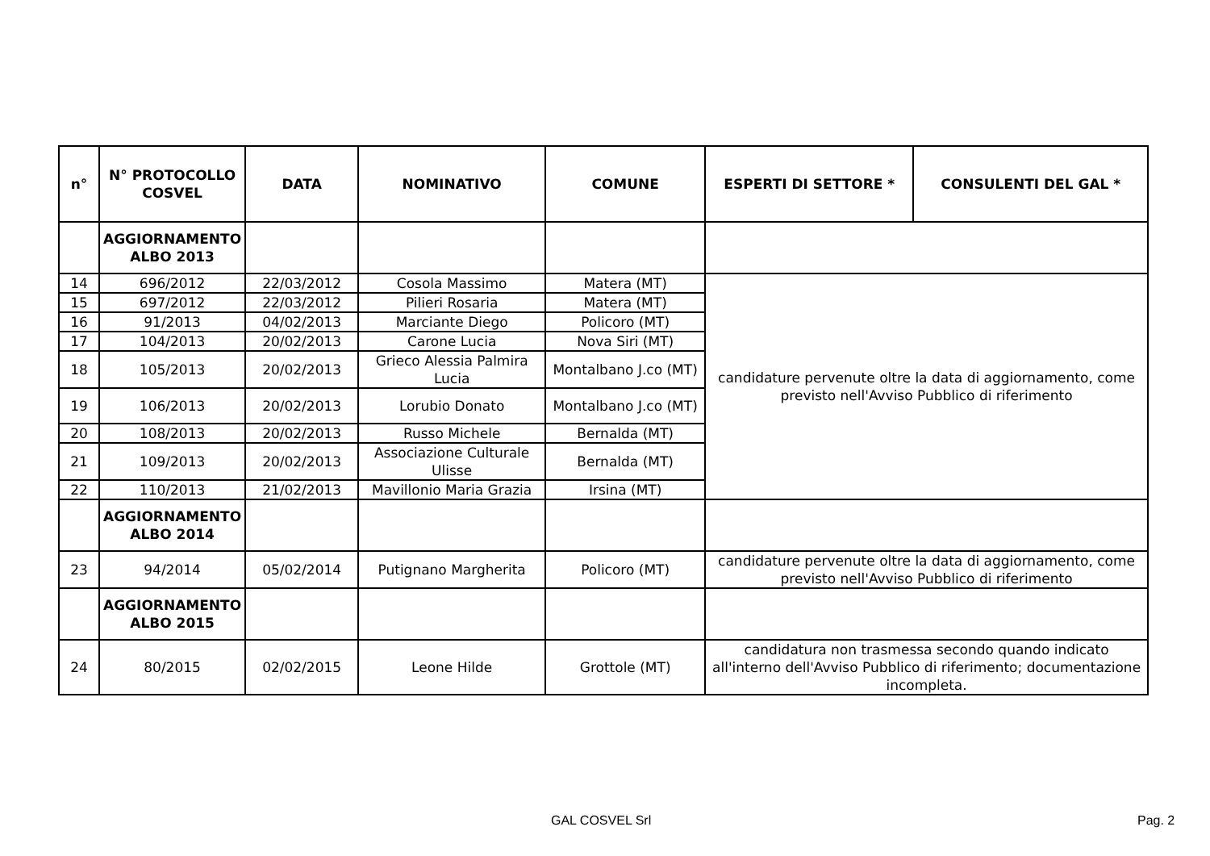| n° | N° PROTOCOLLO COSVEL | DATA | NOMINATIVO | COMUNE | ESPERTI DI SETTORE * | CONSULENTI DEL GAL * |
| --- | --- | --- | --- | --- | --- | --- |
| | AGGIORNAMENTO ALBO 2013 | | | | | |
| 14 | 696/2012 | 22/03/2012 | Cosola Massimo | Matera (MT) | candidature pervenute oltre la data di aggiornamento, come previsto nell'Avviso Pubblico di riferimento | |
| 15 | 697/2012 | 22/03/2012 | Pilieri Rosaria | Matera (MT) | | |
| 16 | 91/2013 | 04/02/2013 | Marciante Diego | Policoro (MT) | | |
| 17 | 104/2013 | 20/02/2013 | Carone Lucia | Nova Siri (MT) | | |
| 18 | 105/2013 | 20/02/2013 | Grieco Alessia Palmira Lucia | Montalbano J.co (MT) | | |
| 19 | 106/2013 | 20/02/2013 | Lorubio Donato | Montalbano J.co (MT) | | |
| 20 | 108/2013 | 20/02/2013 | Russo Michele | Bernalda (MT) | | |
| 21 | 109/2013 | 20/02/2013 | Associazione Culturale Ulisse | Bernalda (MT) | | |
| 22 | 110/2013 | 21/02/2013 | Mavillonio Maria Grazia | Irsina (MT) | | |
| | AGGIORNAMENTO ALBO 2014 | | | | | |
| 23 | 94/2014 | 05/02/2014 | Putignano Margherita | Policoro (MT) | candidature pervenute oltre la data di aggiornamento, come previsto nell'Avviso Pubblico di riferimento | |
| | AGGIORNAMENTO ALBO 2015 | | | | | |
| 24 | 80/2015 | 02/02/2015 | Leone Hilde | Grottole (MT) | candidatura non trasmessa secondo quando indicato all'interno dell'Avviso Pubblico di riferimento; documentazione incompleta. | |
GAL COSVEL Srl Pag. 2